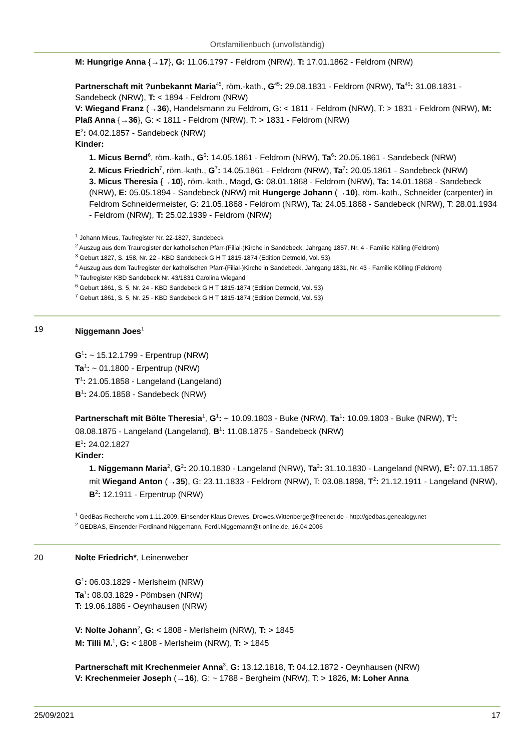Ortsfamilienbuch (unvollständig)
M: Hungrige Anna {→17}, G: 11.06.1797 - Feldrom (NRW), T: 17.01.1862 - Feldrom (NRW)
Partnerschaft mit ?unbekannt Maria<sup>45</sup>, röm.-kath., G<sup>45</sup>: 29.08.1831 - Feldrom (NRW), Ta<sup>45</sup>: 31.08.1831 - Sandebeck (NRW), T: < 1894 - Feldrom (NRW)
V: Wiegand Franz (→36), Handelsmann zu Feldrom, G: < 1811 - Feldrom (NRW), T: > 1831 - Feldrom (NRW), M: Plaß Anna {→36}, G: < 1811 - Feldrom (NRW), T: > 1831 - Feldrom (NRW)
E<sup>2</sup>: 04.02.1857 - Sandebeck (NRW)
Kinder:
1. Micus Bernd<sup>6</sup>, röm.-kath., G<sup>6</sup>: 14.05.1861 - Feldrom (NRW), Ta<sup>6</sup>: 20.05.1861 - Sandebeck (NRW)
2. Micus Friedrich<sup>7</sup>, röm.-kath., G<sup>7</sup>: 14.05.1861 - Feldrom (NRW), Ta<sup>7</sup>: 20.05.1861 - Sandebeck (NRW)
3. Micus Theresia {→10}, röm.-kath., Magd, G: 08.01.1868 - Feldrom (NRW), Ta: 14.01.1868 - Sandebeck (NRW), E: 05.05.1894 - Sandebeck (NRW) mit Hungerge Johann (→10), röm.-kath., Schneider (carpenter) in Feldrom Schneidermeister, G: 21.05.1868 - Feldrom (NRW), Ta: 24.05.1868 - Sandebeck (NRW), T: 28.01.1934 - Feldrom (NRW), T: 25.02.1939 - Feldrom (NRW)
<sup>1</sup> Johann Micus, Taufregister Nr. 22-1827, Sandebeck
<sup>2</sup> Auszug aus dem Trauregister der katholischen Pfarr-(Filial-)Kirche in Sandebeck, Jahrgang 1857, Nr. 4 - Familie Kölling (Feldrom)
<sup>3</sup> Geburt 1827, S. 158, Nr. 22 - KBD Sandebeck G H T 1815-1874 (Edition Detmold, Vol. 53)
<sup>4</sup> Auszug aus dem Taufregister der katholischen Pfarr-(Filial-)Kirche in Sandebeck, Jahrgang 1831, Nr. 43 - Familie Kölling (Feldrom)
<sup>5</sup> Taufregister KBD Sandebeck Nr. 43/1831 Carolina Wiegand
<sup>6</sup> Geburt 1861, S. 5, Nr. 24 - KBD Sandebeck G H T 1815-1874 (Edition Detmold, Vol. 53)
<sup>7</sup> Geburt 1861, S. 5, Nr. 25 - KBD Sandebeck G H T 1815-1874 (Edition Detmold, Vol. 53)
19 Niggemann Joes<sup>1</sup>
G<sup>1</sup>: ~ 15.12.1799 - Erpentrup (NRW)
Ta<sup>1</sup>: ~ 01.1800 - Erpentrup (NRW)
T<sup>1</sup>: 21.05.1858 - Langeland (Langeland)
B<sup>1</sup>: 24.05.1858 - Sandebeck (NRW)
Partnerschaft mit Bölte Theresia<sup>1</sup>, G<sup>1</sup>: ~ 10.09.1803 - Buke (NRW), Ta<sup>1</sup>: 10.09.1803 - Buke (NRW), T<sup>1</sup>: 08.08.1875 - Langeland (Langeland), B<sup>1</sup>: 11.08.1875 - Sandebeck (NRW)
E<sup>1</sup>: 24.02.1827
Kinder:
1. Niggemann Maria<sup>2</sup>, G<sup>2</sup>: 20.10.1830 - Langeland (NRW), Ta<sup>2</sup>: 31.10.1830 - Langeland (NRW), E<sup>2</sup>: 07.11.1857 mit Wiegand Anton (→35), G: 23.11.1833 - Feldrom (NRW), T: 03.08.1898, T<sup>2</sup>: 21.12.1911 - Langeland (NRW), B<sup>2</sup>: 12.1911 - Erpentrup (NRW)
<sup>1</sup> GedBas-Recherche vom 1.11.2009, Einsender Klaus Drewes, Drewes.Wittenberge@freenet.de - http://gedbas.genealogy.net
<sup>2</sup> GEDBAS, Einsender Ferdinand Niggemann, Ferdi.Niggemann@t-online.de, 16.04.2006
20 Nolte Friedrich*, Leinenweber
G<sup>1</sup>: 06.03.1829 - Merlsheim (NRW)
Ta<sup>1</sup>: 08.03.1829 - Pömbsen (NRW)
T: 19.06.1886 - Oeynhausen (NRW)
V: Nolte Johann<sup>2</sup>, G: < 1808 - Merlsheim (NRW), T: > 1845
M: Tilli M.<sup>1</sup>, G: < 1808 - Merlsheim (NRW), T: > 1845
Partnerschaft mit Krechenmeier Anna<sup>3</sup>, G: 13.12.1818, T: 04.12.1872 - Oeynhausen (NRW)
V: Krechenmeier Joseph (→16), G: ~ 1788 - Bergheim (NRW), T: > 1826, M: Loher Anna
25/09/2021 17